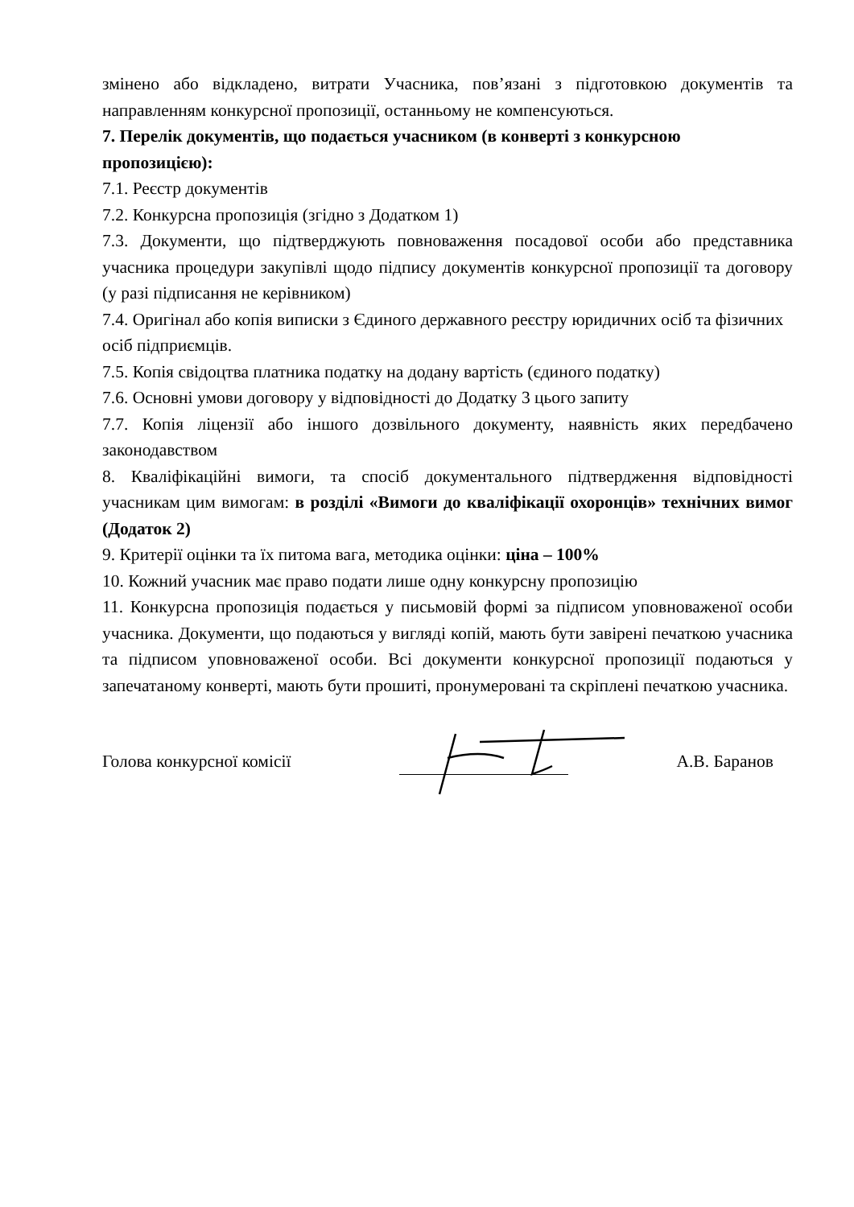змінено або відкладено, витрати Учасника, пов’язані з підготовкою документів та направленням конкурсної пропозиції, останньому не компенсуються.
7. Перелік документів, що подається учасником (в конверті з конкурсною пропозицією):
7.1. Реєстр документів
7.2. Конкурсна пропозиція (згідно з Додатком 1)
7.3. Документи, що підтверджують повноваження посадової особи або представника учасника процедури закупівлі щодо підпису документів конкурсної пропозиції та договору (у разі підписання не керівником)
7.4. Оригінал або копія виписки з Єдиного державного реєстру юридичних осіб та фізичних осіб підприємців.
7.5. Копія свідоцтва платника податку на додану вартість (єдиного податку)
7.6. Основні умови договору у відповідності до Додатку 3 цього запиту
7.7. Копія ліцензії або іншого дозвільного документу, наявність яких передбачено законодавством
8. Кваліфікаційні вимоги, та спосіб документального підтвердження відповідності учасникам цим вимогам: в розділі «Вимоги до кваліфікації охоронців» технічних вимог (Додаток 2)
9. Критерії оцінки та їх питома вага, методика оцінки: ціна – 100%
10. Кожний учасник має право подати лише одну конкурсну пропозицію
11. Конкурсна пропозиція подається у письмовій формі за підписом уповноваженої особи учасника. Документи, що подаються у вигляді копій, мають бути завірені печаткою учасника та підписом уповноваженої особи. Всі документи конкурсної пропозиції подаються у запечатаному конверті, мають бути прошиті, пронумеровані та скріплені печаткою учасника.
Голова конкурсної комісії А.В. Баранов